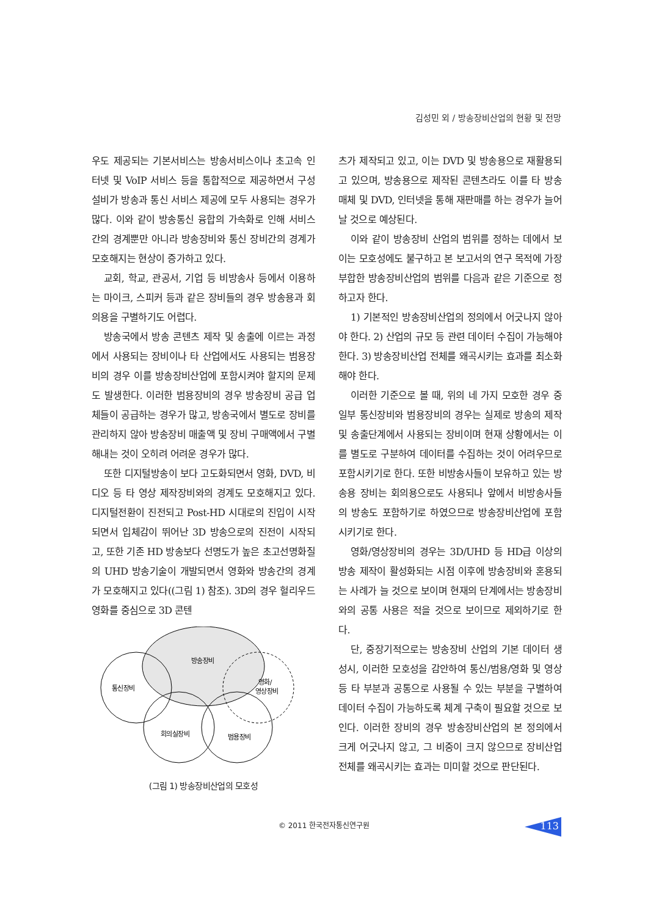김성민 외 / 방송장비산업의 현황 및 전망
우도 제공되는 기본서비스는 방송서비스이나 초고속 인터넷 및 VoIP 서비스 등을 통합적으로 제공하면서 구성 설비가 방송과 통신 서비스 제공에 모두 사용되는 경우가 많다. 이와 같이 방송통신 융합의 가속화로 인해 서비스간의 경계뿐만 아니라 방송장비와 통신 장비간의 경계가 모호해지는 현상이 증가하고 있다.
교회, 학교, 관공서, 기업 등 비방송사 등에서 이용하는 마이크, 스피커 등과 같은 장비들의 경우 방송용과 회의용을 구별하기도 어렵다.
방송국에서 방송 콘텐츠 제작 및 송출에 이르는 과정에서 사용되는 장비이나 타 산업에서도 사용되는 범용장비의 경우 이를 방송장비산업에 포함시켜야 할지의 문제도 발생한다. 이러한 범용장비의 경우 방송장비 공급 업체들이 공급하는 경우가 많고, 방송국에서 별도로 장비를 관리하지 않아 방송장비 매출액 및 장비 구매액에서 구별해내는 것이 오히려 어려운 경우가 많다.
또한 디지털방송이 보다 고도화되면서 영화, DVD, 비디오 등 타 영상 제작장비와의 경계도 모호해지고 있다. 디지털전환이 진전되고 Post-HD 시대로의 진입이 시작되면서 입체감이 뛰어난 3D 방송으로의 진전이 시작되고, 또한 기존 HD 방송보다 선명도가 높은 초고선명화질의 UHD 방송기술이 개발되면서 영화와 방송간의 경계가 모호해지고 있다((그림 1) 참조). 3D의 경우 헐리우드 영화를 중심으로 3D 콘텐
방송장비
통신장비
영화/
영상장비
회의실장비
범용장비
(그림 1) 방송장비산업의 모호성
츠가 제작되고 있고, 이는 DVD 및 방송용으로 재활용되고 있으며, 방송용으로 제작된 콘텐츠라도 이를 타 방송매체 및 DVD, 인터넷을 통해 재판매를 하는 경우가 늘어날 것으로 예상된다.
이와 같이 방송장비 산업의 범위를 정하는 데에서 보이는 모호성에도 불구하고 본 보고서의 연구 목적에 가장 부합한 방송장비산업의 범위를 다음과 같은 기준으로 정하고자 한다.
1) 기본적인 방송장비산업의 정의에서 어긋나지 않아야 한다. 2) 산업의 규모 등 관련 데이터 수집이 가능해야 한다. 3) 방송장비산업 전체를 왜곡시키는 효과를 최소화해야 한다.
이러한 기준으로 볼 때, 위의 네 가지 모호한 경우 중 일부 통신장비와 범용장비의 경우는 실제로 방송의 제작 및 송출단계에서 사용되는 장비이며 현재 상황에서는 이를 별도로 구분하여 데이터를 수집하는 것이 어려우므로 포함시키기로 한다. 또한 비방송사들이 보유하고 있는 방송용 장비는 회의용으로도 사용되나 앞에서 비방송사들의 방송도 포함하기로 하였으므로 방송장비산업에 포함시키기로 한다.
영화/영상장비의 경우는 3D/UHD 등 HD급 이상의 방송 제작이 활성화되는 시점 이후에 방송장비와 혼용되는 사례가 늘 것으로 보이며 현재의 단계에서는 방송장비와의 공통 사용은 적을 것으로 보이므로 제외하기로 한다.
단, 중장기적으로는 방송장비 산업의 기본 데이터 생성시, 이러한 모호성을 감안하여 통신/범용/영화 및 영상 등 타 부분과 공통으로 사용될 수 있는 부분을 구별하여 데이터 수집이 가능하도록 체계 구축이 필요할 것으로 보인다. 이러한 장비의 경우 방송장비산업의 본 정의에서 크게 어긋나지 않고, 그 비중이 크지 않으므로 장비산업 전체를 왜곡시키는 효과는 미미할 것으로 판단된다.
© 2011 한국전자통신연구원 113